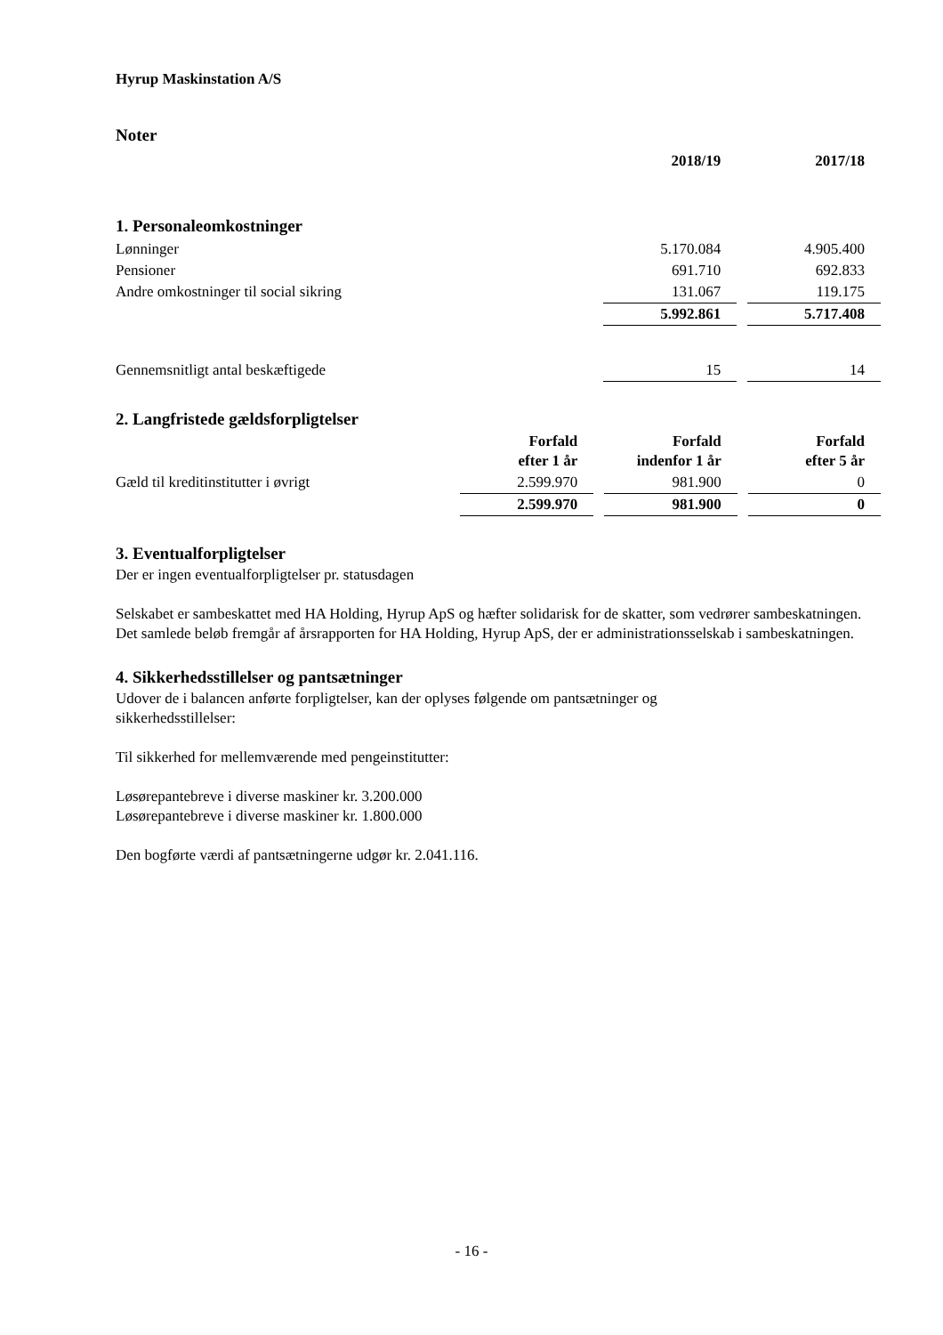Hyrup Maskinstation A/S
Noter
| | 2018/19 | 2017/18 |
| 1. Personaleomkostninger | | |
| Lønninger | 5.170.084 | 4.905.400 |
| Pensioner | 691.710 | 692.833 |
| Andre omkostninger til social sikring | 131.067 | 119.175 |
| | 5.992.861 | 5.717.408 |
| Gennemsnitligt antal beskæftigede | 15 | 14 |
2. Langfristede gældsforpligtelser
| | Forfald efter 1 år | Forfald indenfor 1 år | Forfald efter 5 år |
| Gæld til kreditinstitutter i øvrigt | 2.599.970 | 981.900 | 0 |
| | 2.599.970 | 981.900 | 0 |
3. Eventualforpligtelser
Der er ingen eventualforpligtelser pr. statusdagen
Selskabet er sambeskattet med HA Holding, Hyrup ApS og hæfter solidarisk for de skatter, som vedrører sambeskatningen.
Det samlede beløb fremgår af årsrapporten for HA Holding, Hyrup ApS, der er administrationsselskab i sambeskatningen.
4. Sikkerhedsstillelser og pantsætninger
Udover de i balancen anførte forpligtelser, kan der oplyses følgende om pantsætninger og
sikkerhedsstillelser:
Til sikkerhed for mellemværende med pengeinstitutter:
Løsørepantebreve i diverse maskiner kr. 3.200.000
Løsørepantebreve i diverse maskiner kr. 1.800.000
Den bogførte værdi af pantsætningerne udgør kr. 2.041.116.
- 16 -